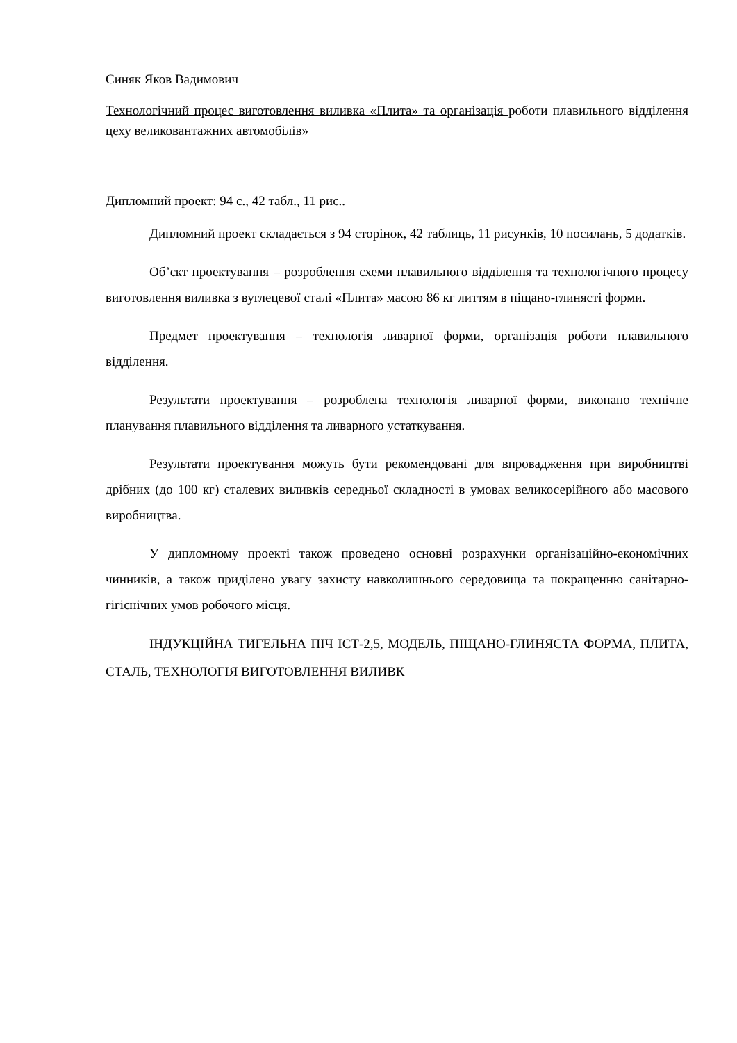Синяк Яков Вадимович
Технологічний процес виготовлення виливка «Плита» та організація роботи плавильного відділення цеху великовантажних автомобілів»
Дипломний проект: 94 с., 42 табл., 11 рис..
Дипломний проект складається з 94 сторінок, 42 таблиць, 11 рисунків, 10 посилань, 5 додатків.
Об’єкт проектування – розроблення схеми плавильного відділення та технологічного процесу виготовлення виливка з вуглецевої сталі «Плита» масою 86 кг литтям в піщано-глинясті форми.
Предмет проектування – технологія ливарної форми, організація роботи плавильного відділення.
Результати проектування – розроблена технологія ливарної форми, виконано технічне планування плавильного відділення та ливарного устаткування.
Результати проектування можуть бути рекомендовані для впровадження при виробництві дрібних (до 100 кг) сталевих виливків середньої складності в умовах великосерійного або масового виробництва.
У дипломному проекті також проведено основні розрахунки організаційно-економічних чинників, а також приділено увагу захисту навколишнього середовища та покращенню санітарно-гігієнічних умов робочого місця.
ІНДУКЦІЙНА ТИГЕЛЬНА ПІЧ ІСТ-2,5, МОДЕЛЬ, ПІЩАНО-ГЛИНЯСТА ФОРМА, ПЛИТА, СТАЛЬ, ТЕХНОЛОГІЯ ВИГОТОВЛЕННЯ ВИЛИВК